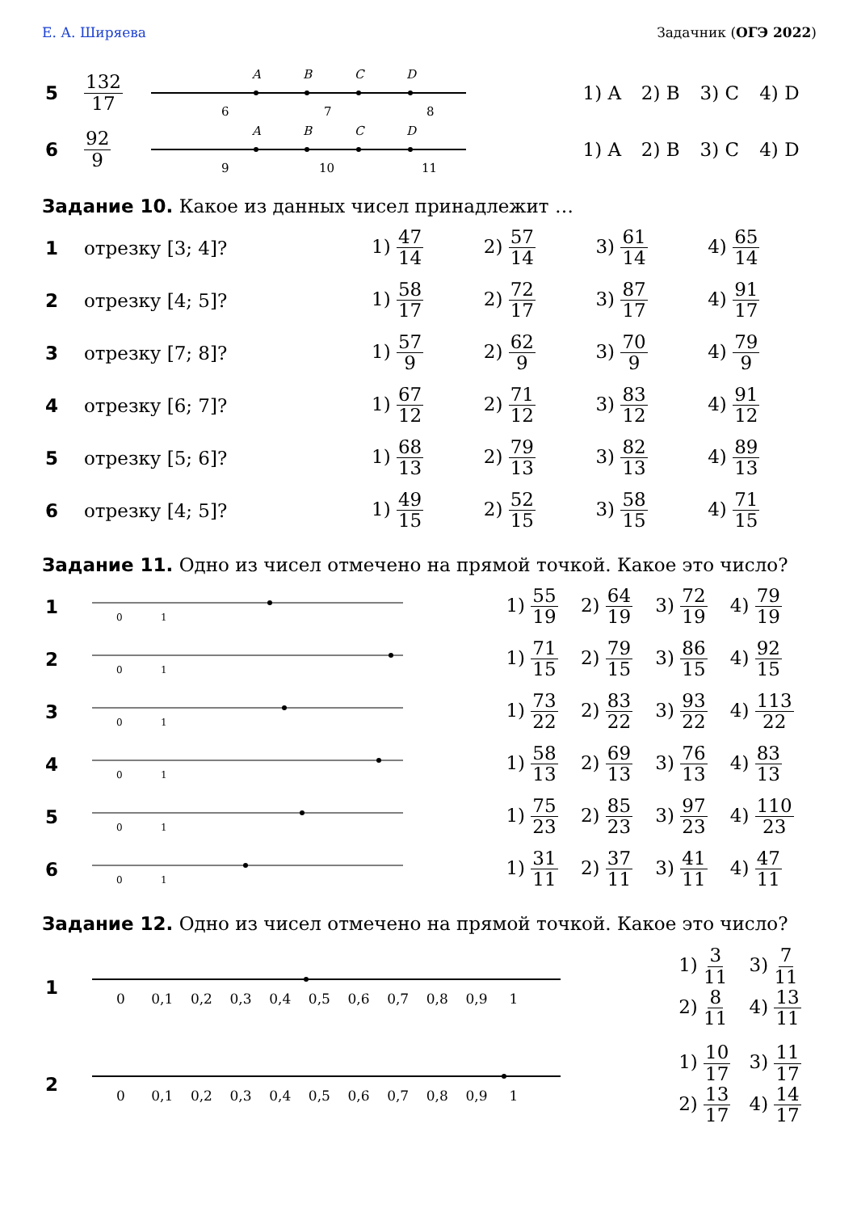Е. А. Ширяева Задачник (ОГЭ 2022)
| 5 | 132 17 | A B C D 6 7 8 | 1) A | 2) B | 3) C | 4) D |
| 6 | 92 9 | A B C D 9 10 11 | 1) A | 2) B | 3) C | 4) D |
Задание 10. Какое из данных чисел принадлежит …
| 1 | отрезку [3; 4]? | 1) 47 14 | 2) 57 14 | 3) 61 14 | 4) 65 14 |
| 2 | отрезку [4; 5]? | 1) 58 17 | 2) 72 17 | 3) 87 17 | 4) 91 17 |
| 3 | отрезку [7; 8]? | 1) 57 9 | 2) 62 9 | 3) 70 9 | 4) 79 9 |
| 4 | отрезку [6; 7]? | 1) 67 12 | 2) 71 12 | 3) 83 12 | 4) 91 12 |
| 5 | отрезку [5; 6]? | 1) 68 13 | 2) 79 13 | 3) 82 13 | 4) 89 13 |
| 6 | отрезку [4; 5]? | 1) 49 15 | 2) 52 15 | 3) 58 15 | 4) 71 15 |
Задание 11. Одно из чисел отмечено на прямой точкой. Какое это число?
| 1 | 0 1 | 1) 55 19 | 2) 64 19 | 3) 72 19 | 4) 79 19 |
| 2 | 0 1 | 1) 71 15 | 2) 79 15 | 3) 86 15 | 4) 92 15 |
| 3 | 0 1 | 1) 73 22 | 2) 83 22 | 3) 93 22 | 4) 113 22 |
| 4 | 0 1 | 1) 58 13 | 2) 69 13 | 3) 76 13 | 4) 83 13 |
| 5 | 0 1 | 1) 75 23 | 2) 85 23 | 3) 97 23 | 4) 110 23 |
| 6 | 0 1 | 1) 31 11 | 2) 37 11 | 3) 41 11 | 4) 47 11 |
Задание 12. Одно из чисел отмечено на прямой точкой. Какое это число?
| 1 | 0 0,1 0,2 0,3 0,4 0,5 0,6 0,7 0,8 0,9 1 | 1) 3 11 2) 8 11 | 3) 7 11 4) 13 11 |
| 2 | 0 0,1 0,2 0,3 0,4 0,5 0,6 0,7 0,8 0,9 1 | 1) 10 17 2) 13 17 | 3) 11 17 4) 14 17 |